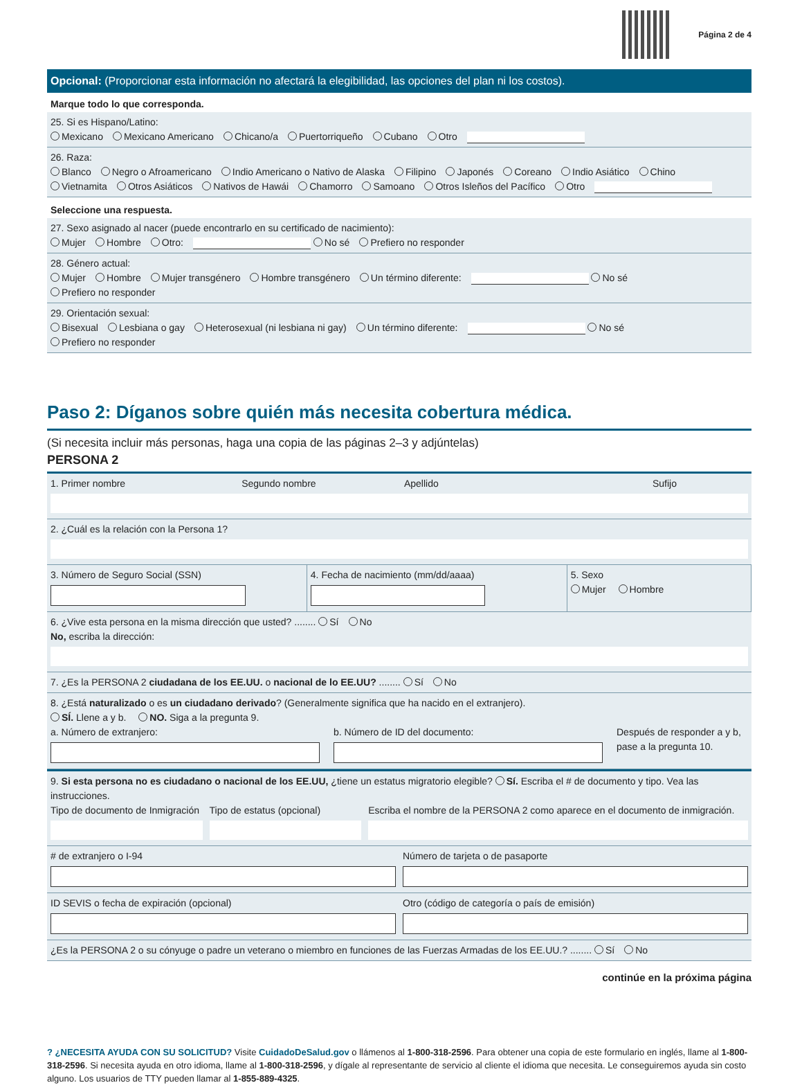Página 2 de 4
Opcional: (Proporcionar esta información no afectará la elegibilidad, las opciones del plan ni los costos).
Marque todo lo que corresponda.
25. Si es Hispano/Latino:
Mexicano Mexicano Americano Chicano/a Puertorriqueño Cubano Otro
26. Raza:
Blanco Negro o Afroamericano Indio Americano o Nativo de Alaska Filipino Japonés Coreano Indio Asiático Chino
Vietnamita Otros Asiáticos Nativos de Hawái Chamorro Samoano Otros Isleños del Pacífico Otro
Seleccione una respuesta.
27. Sexo asignado al nacer (puede encontrarlo en su certificado de nacimiento):
Mujer Hombre Otro: No sé Prefiero no responder
28. Género actual:
Mujer Hombre Mujer transgénero Hombre transgénero Un término diferente: No sé
Prefiero no responder
29. Orientación sexual:
Bisexual Lesbiana o gay Heterosexual (ni lesbiana ni gay) Un término diferente: No sé
Prefiero no responder
Paso 2: Díganos sobre quién más necesita cobertura médica.
(Si necesita incluir más personas, haga una copia de las páginas 2–3 y adjúntelas)
PERSONA 2
1. Primer nombre Segundo nombre Apellido Sufijo
2. ¿Cuál es la relación con la Persona 1?
3. Número de Seguro Social (SSN)
4. Fecha de nacimiento (mm/dd/aaaa)
5. Sexo
Mujer Hombre
6. ¿Vive esta persona en la misma dirección que usted? ........ Sí No
No, escriba la dirección:
7. ¿Es la PERSONA 2 ciudadana de los EE.UU. o nacional de lo EE.UU? ........ Sí No
8. ¿Está naturalizado o es un ciudadano derivado? (Generalmente significa que ha nacido en el extranjero).
SÍ. Llene a y b. NO. Siga a la pregunta 9.
a. Número de extranjero: b. Número de ID del documento: Después de responder a y b, pase a la pregunta 10.
9. Si esta persona no es ciudadano o nacional de los EE.UU, ¿tiene un estatus migratorio elegible? Sí. Escriba el # de documento y tipo. Vea las instrucciones.
Tipo de documento de Inmigración
Tipo de estatus (opcional) Escriba el nombre de la PERSONA 2 como aparece en el documento de inmigración.
# de extranjero o I-94 Número de tarjeta o de pasaporte
ID SEVIS o fecha de expiración (opcional)
Otro (código de categoría o país de emisión)
¿Es la PERSONA 2 o su cónyuge o padre un veterano o miembro en funciones de las Fuerzas Armadas de los EE.UU.? ........ Sí No
continúe en la próxima página
? ¿NECESITA AYUDA CON SU SOLICITUD? Visite CuidadoDeSalud.gov o llámenos al 1-800-318-2596. Para obtener una copia de este formulario en inglés, llame al 1-800-318-2596. Si necesita ayuda en otro idioma, llame al 1-800-318-2596, y dígale al representante de servicio al cliente el idioma que necesita. Le conseguiremos ayuda sin costo alguno. Los usuarios de TTY pueden llamar al 1-855-889-4325.